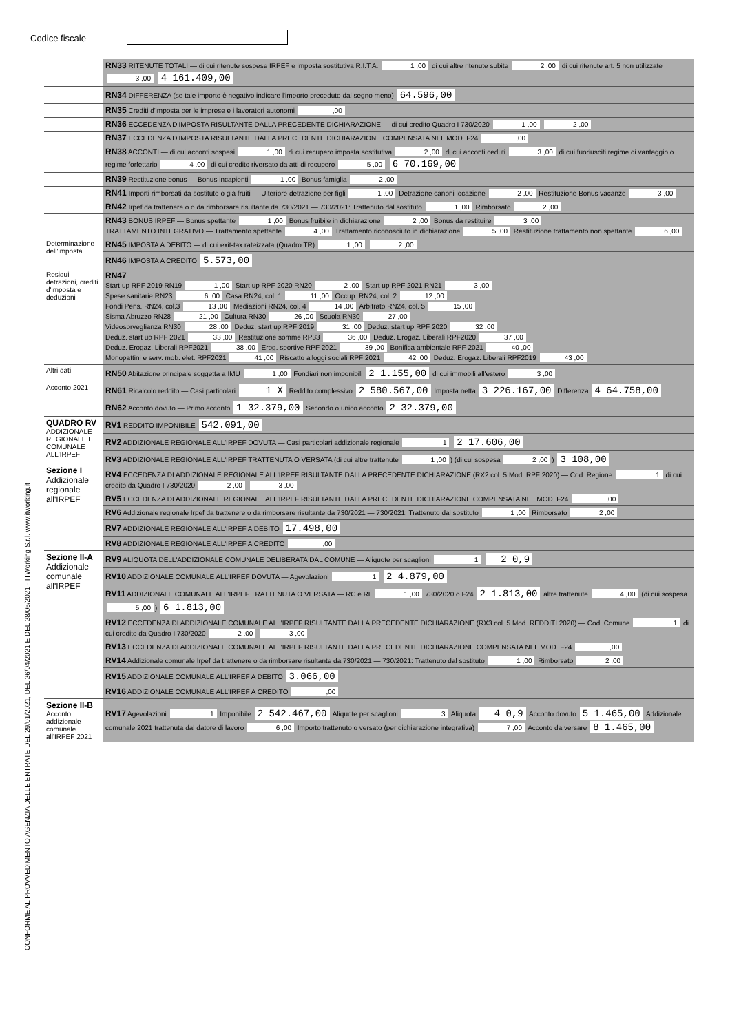Codice fiscale
CONFORME AL PROVVEDIMENTO AGENZIA DELLE ENTRATE DEL 29/01/2021, DEL 26/04/2021 E DEL 28/05/2021 - ITWorking S.r.l. www.itworking.it
| | RN33 RITENUTE TOTALI — di cui ritenute sospese IRPEF e imposta sostitutiva R.I.T.A. 1 ,00 di cui altre ritenute subite 2 ,00 di cui ritenute art. 5 non utilizzate 3 ,00 4 161.409,00 |
| | RN34 DIFFERENZA (se tale importo è negativo indicare l'importo preceduto dal segno meno) 64.596,00 |
| | RN35 Crediti d'imposta per le imprese e i lavoratori autonomi ,00 |
| | RN36 ECCEDENZA D'IMPOSTA RISULTANTE DALLA PRECEDENTE DICHIARAZIONE — di cui credito Quadro I 730/2020 1 ,00 2 ,00 |
| | RN37 ECCEDENZA D'IMPOSTA RISULTANTE DALLA PRECEDENTE DICHIARAZIONE COMPENSATA NEL MOD. F24 ,00 |
| | RN38 ACCONTI — di cui acconti sospesi 1 ,00 di cui recupero imposta sostitutiva 2 ,00 di cui acconti ceduti 3 ,00 di cui fuoriusciti regime di vantaggio o regime forfettario 4 ,00 di cui credito riversato da atti di recupero 5 ,00 6 70.169,00 |
| | RN39 Restituzione bonus — Bonus incapienti 1 ,00 Bonus famiglia 2 ,00 |
| | RN41 Importi rimborsati da sostituto o già fruiti — Ulteriore detrazione per figli 1 ,00 Detrazione canoni locazione 2 ,00 Restituzione Bonus vacanze 3 ,00 |
| | RN42 Irpef da trattenere o o da rimborsare risultante da 730/2021 — 730/2021: Trattenuto dal sostituto 1 ,00 Rimborsato 2 ,00 |
| | RN43 BONUS IRPEF — Bonus spettante 1 ,00 Bonus fruibile in dichiarazione 2 ,00 Bonus da restituire 3 ,00 TRATTAMENTO INTEGRATIVO — Trattamento spettante 4 ,00 Trattamento riconosciuto in dichiarazione 5 ,00 Restituzione trattamento non spettante 6 ,00 |
| Determinazione dell'imposta | RN45 IMPOSTA A DEBITO — di cui exit-tax rateizzata (Quadro TR) 1 ,00 2 ,00 |
| | RN46 IMPOSTA A CREDITO 5.573,00 |
| Residui detrazioni, crediti d'imposta e deduzioni | RN47 Start up RPF 2019 RN19 1 ,00 Start up RPF 2020 RN20 2 ,00 Start up RPF 2021 RN21 3 ,00 Spese sanitarie RN23 6 ,00 Casa RN24, col. 1 11 ,00 Occup. RN24, col. 2 12 ,00 Fondi Pens. RN24, col.3 13 ,00 Mediazioni RN24, col. 4 14 ,00 Arbitrato RN24, col. 5 15 ,00 Sisma Abruzzo RN28 21 ,00 Cultura RN30 26 ,00 Scuola RN30 27 ,00 Videosorveglianza RN30 28 ,00 Deduz. start up RPF 2019 31 ,00 Deduz. start up RPF 2020 32 ,00 Deduz. start up RPF 2021 33 ,00 Restituzione somme RP33 36 ,00 Deduz. Erogaz. Liberali RPF2020 37 ,00 Deduz. Erogaz. Liberali RPF2021 38 ,00 Erog. sportive RPF 2021 39 ,00 Bonifica ambientale RPF 2021 40 ,00 Monopattini e serv. mob. elet. RPF2021 41 ,00 Riscatto alloggi sociali RPF 2021 42 ,00 Deduz. Erogaz. Liberali RPF2019 43 ,00 |
| Altri dati | RN50 Abitazione principale soggetta a IMU 1 ,00 Fondiari non imponibili 2 1.155,00 di cui immobili all'estero 3 ,00 |
| Acconto 2021 | RN61 Ricalcolo reddito — Casi particolari 1 X Reddito complessivo 2 580.567,00 Imposta netta 3 226.167,00 Differenza 4 64.758,00 |
| | RN62 Acconto dovuto — Primo acconto 1 32.379,00 Secondo o unico acconto 2 32.379,00 |
| QUADRO RV ADDIZIONALE REGIONALE E COMUNALE ALL'IRPEF Sezione I Addizionale regionale all'IRPEF | RV1 REDDITO IMPONIBILE 542.091,00 |
| | RV2 ADDIZIONALE REGIONALE ALL'IRPEF DOVUTA — Casi particolari addizionale regionale 1 2 17.606,00 |
| | RV3 ADDIZIONALE REGIONALE ALL'IRPEF TRATTENUTA O VERSATA (di cui altre trattenute 1 ,00 ) (di cui sospesa 2 ,00 ) 3 108,00 |
| | RV4 ECCEDENZA DI ADDIZIONALE REGIONALE ALL'IRPEF RISULTANTE DALLA PRECEDENTE DICHIARAZIONE (RX2 col. 5 Mod. RPF 2020) — Cod. Regione 1 di cui credito da Quadro I 730/2020 2 ,00 3 ,00 |
| | RV5 ECCEDENZA DI ADDIZIONALE REGIONALE ALL'IRPEF RISULTANTE DALLA PRECEDENTE DICHIARAZIONE COMPENSATA NEL MOD. F24 ,00 |
| | RV6 Addizionale regionale Irpef da trattenere o da rimborsare risultante da 730/2021 — 730/2021: Trattenuto dal sostituto 1 ,00 Rimborsato 2 ,00 |
| | RV7 ADDIZIONALE REGIONALE ALL'IRPEF A DEBITO 17.498,00 |
| | RV8 ADDIZIONALE REGIONALE ALL'IRPEF A CREDITO ,00 |
| Sezione II-A Addizionale comunale all'IRPEF | RV9 ALIQUOTA DELL'ADDIZIONALE COMUNALE DELIBERATA DAL COMUNE — Aliquote per scaglioni 1 2 0,9 |
| | RV10 ADDIZIONALE COMUNALE ALL'IRPEF DOVUTA — Agevolazioni 1 2 4.879,00 |
| | RV11 ADDIZIONALE COMUNALE ALL'IRPEF TRATTENUTA O VERSATA — RC e RL 1 ,00 730/2020 o F24 2 1.813,00 altre trattenute 4 ,00 (di cui sospesa 5 ,00 ) 6 1.813,00 |
| | RV12 ECCEDENZA DI ADDIZIONALE COMUNALE ALL'IRPEF RISULTANTE DALLA PRECEDENTE DICHIARAZIONE (RX3 col. 5 Mod. REDDITI 2020) — Cod. Comune 1 di cui credito da Quadro I 730/2020 2 ,00 3 ,00 |
| | RV13 ECCEDENZA DI ADDIZIONALE COMUNALE ALL'IRPEF RISULTANTE DALLA PRECEDENTE DICHIARAZIONE COMPENSATA NEL MOD. F24 ,00 |
| | RV14 Addizionale comunale Irpef da trattenere o da rimborsare risultante da 730/2021 — 730/2021: Trattenuto dal sostituto 1 ,00 Rimborsato 2 ,00 |
| | RV15 ADDIZIONALE COMUNALE ALL'IRPEF A DEBITO 3.066,00 |
| | RV16 ADDIZIONALE COMUNALE ALL'IRPEF A CREDITO ,00 |
| Sezione II-B Acconto addizionale comunale all'IRPEF 2021 | RV17 Agevolazioni 1 Imponibile 2 542.467,00 Aliquote per scaglioni 3 Aliquota 4 0,9 Acconto dovuto 5 1.465,00 Addizionale comunale 2021 trattenuta dal datore di lavoro 6 ,00 Importo trattenuto o versato (per dichiarazione integrativa) 7 ,00 Acconto da versare 8 1.465,00 |